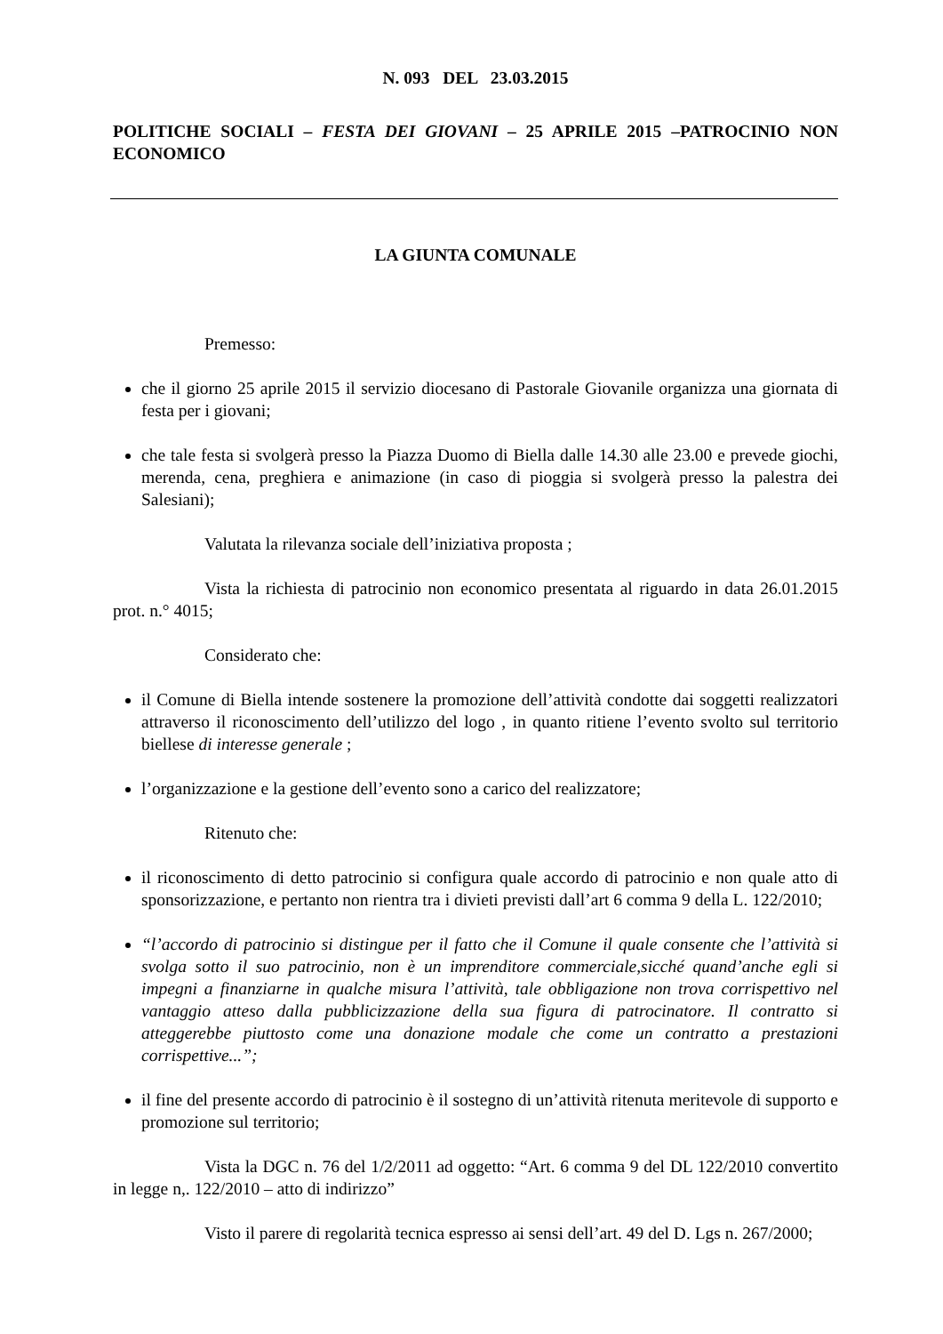N. 093 DEL 23.03.2015
POLITICHE SOCIALI – FESTA DEI GIOVANI – 25 APRILE 2015 –PATROCINIO NON ECONOMICO
LA GIUNTA COMUNALE
Premesso:
che il giorno 25 aprile 2015 il servizio diocesano di Pastorale Giovanile organizza una giornata di festa per i giovani;
che tale festa si svolgerà presso la Piazza Duomo di Biella dalle 14.30 alle 23.00 e prevede giochi, merenda, cena, preghiera e animazione (in caso di pioggia si svolgerà presso la palestra dei Salesiani);
Valutata la rilevanza sociale dell’iniziativa proposta ;
Vista la richiesta di patrocinio non economico presentata al riguardo in data 26.01.2015 prot. n.° 4015;
Considerato che:
il Comune di Biella intende sostenere la promozione dell’attività condotte dai soggetti realizzatori attraverso il riconoscimento dell’utilizzo del logo , in quanto ritiene l’evento svolto sul territorio biellese di interesse generale ;
l’organizzazione e la gestione dell’evento sono a carico del realizzatore;
Ritenuto che:
il riconoscimento di detto patrocinio si configura quale accordo di patrocinio e non quale atto di sponsorizzazione, e pertanto non rientra tra i divieti previsti dall’art 6 comma 9 della L. 122/2010;
“l’accordo di patrocinio si distingue per il fatto che il Comune il quale consente che l’attività si svolga sotto il suo patrocinio, non è un imprenditore commerciale,sicché quand’anche egli si impegni a finanziarne in qualche misura l’attività, tale obbligazione non trova corrispettivo nel vantaggio atteso dalla pubblicizzazione della sua figura di patrocinatore. Il contratto si atteggerebbe piuttosto come una donazione modale che come un contratto a prestazioni corrispettive...”;
il fine del presente accordo di patrocinio è il sostegno di un’attività ritenuta meritevole di supporto e promozione sul territorio;
Vista la DGC n. 76 del 1/2/2011 ad oggetto: “Art. 6 comma 9 del DL 122/2010 convertito in legge n,. 122/2010 – atto di indirizzo”
Visto il parere di regolarità tecnica espresso ai sensi dell’art. 49 del D. Lgs n. 267/2000;